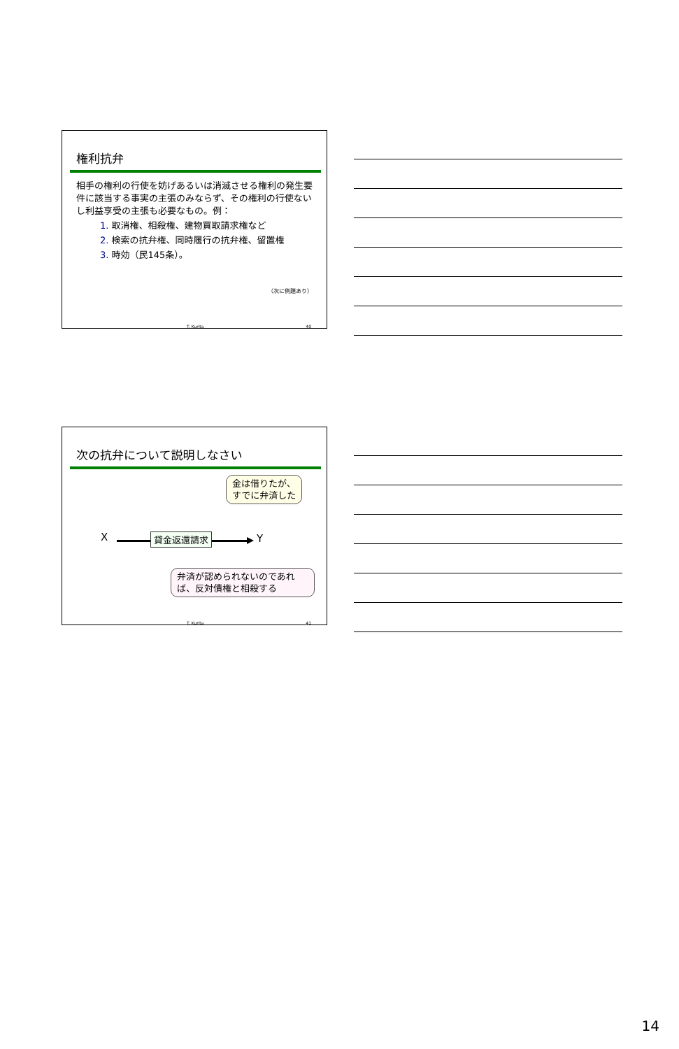権利抗弁
相手の権利の行使を妨げあるいは消滅させる権利の発生要件に該当する事実の主張のみならず、その権利の行使ないし利益享受の主張も必要なもの。例：
1. 取消権、相殺権、建物買取請求権など
2. 検索の抗弁権、同時履行の抗弁権、留置権
3. 時効（民145条）。
（次に例題あり）
T. Kurita 40
次の抗弁について説明しなさい
金は借りたが、
すでに弁済した
X 貸金返還請求 Y
弁済が認められないのであれば、反対債権と相殺する
T. Kurita 41
14